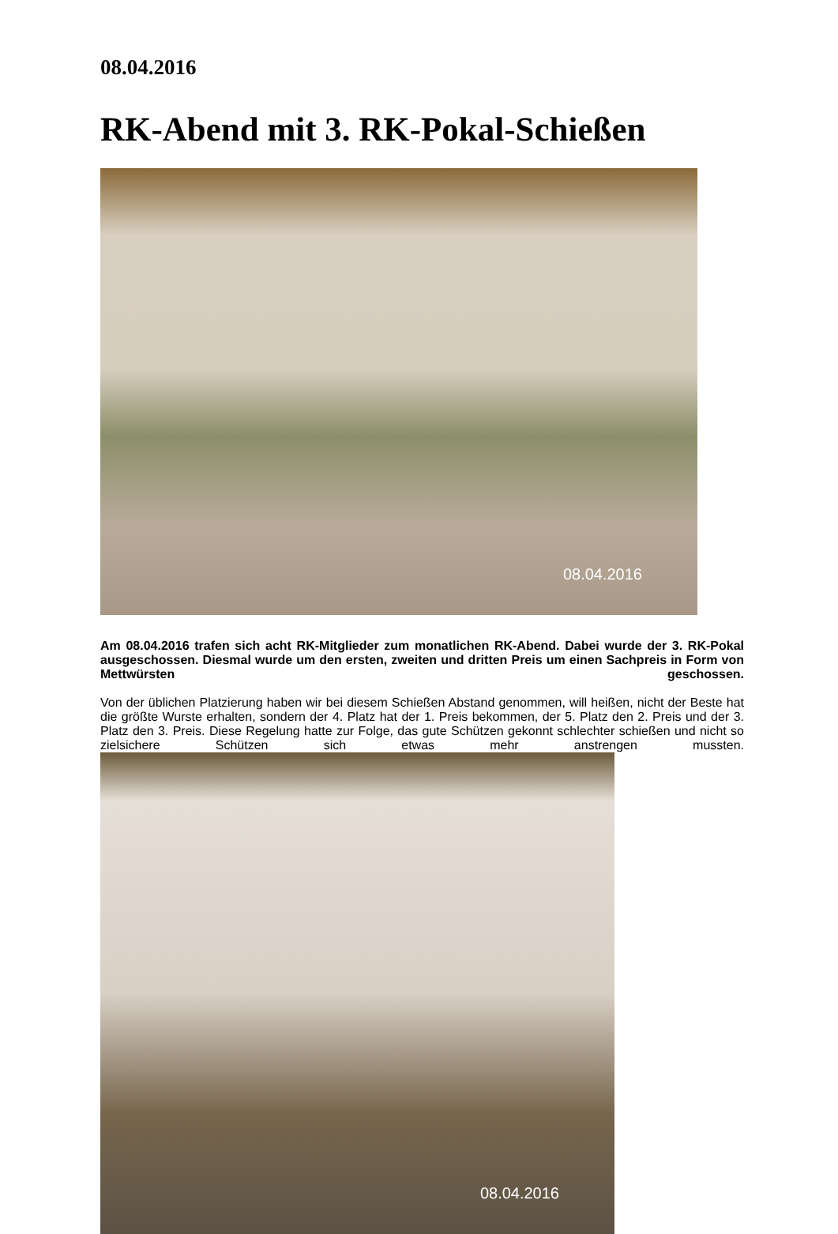08.04.2016
RK-Abend mit 3. RK-Pokal-Schießen
08.04.2016
Am 08.04.2016 trafen sich acht RK-Mitglieder zum monatlichen RK-Abend. Dabei wurde der 3. RK-Pokal ausgeschossen. Diesmal wurde um den ersten, zweiten und dritten Preis um einen Sachpreis in Form von Mettwürsten geschossen.
Von der üblichen Platzierung haben wir bei diesem Schießen Abstand genommen, will heißen, nicht der Beste hat die größte Wurste erhalten, sondern der 4. Platz hat der 1. Preis bekommen, der 5. Platz den 2. Preis und der 3. Platz den 3. Preis. Diese Regelung hatte zur Folge, das gute Schützen gekonnt schlechter schießen und nicht so zielsichere Schützen sich etwas mehr anstrengen mussten.
08.04.2016